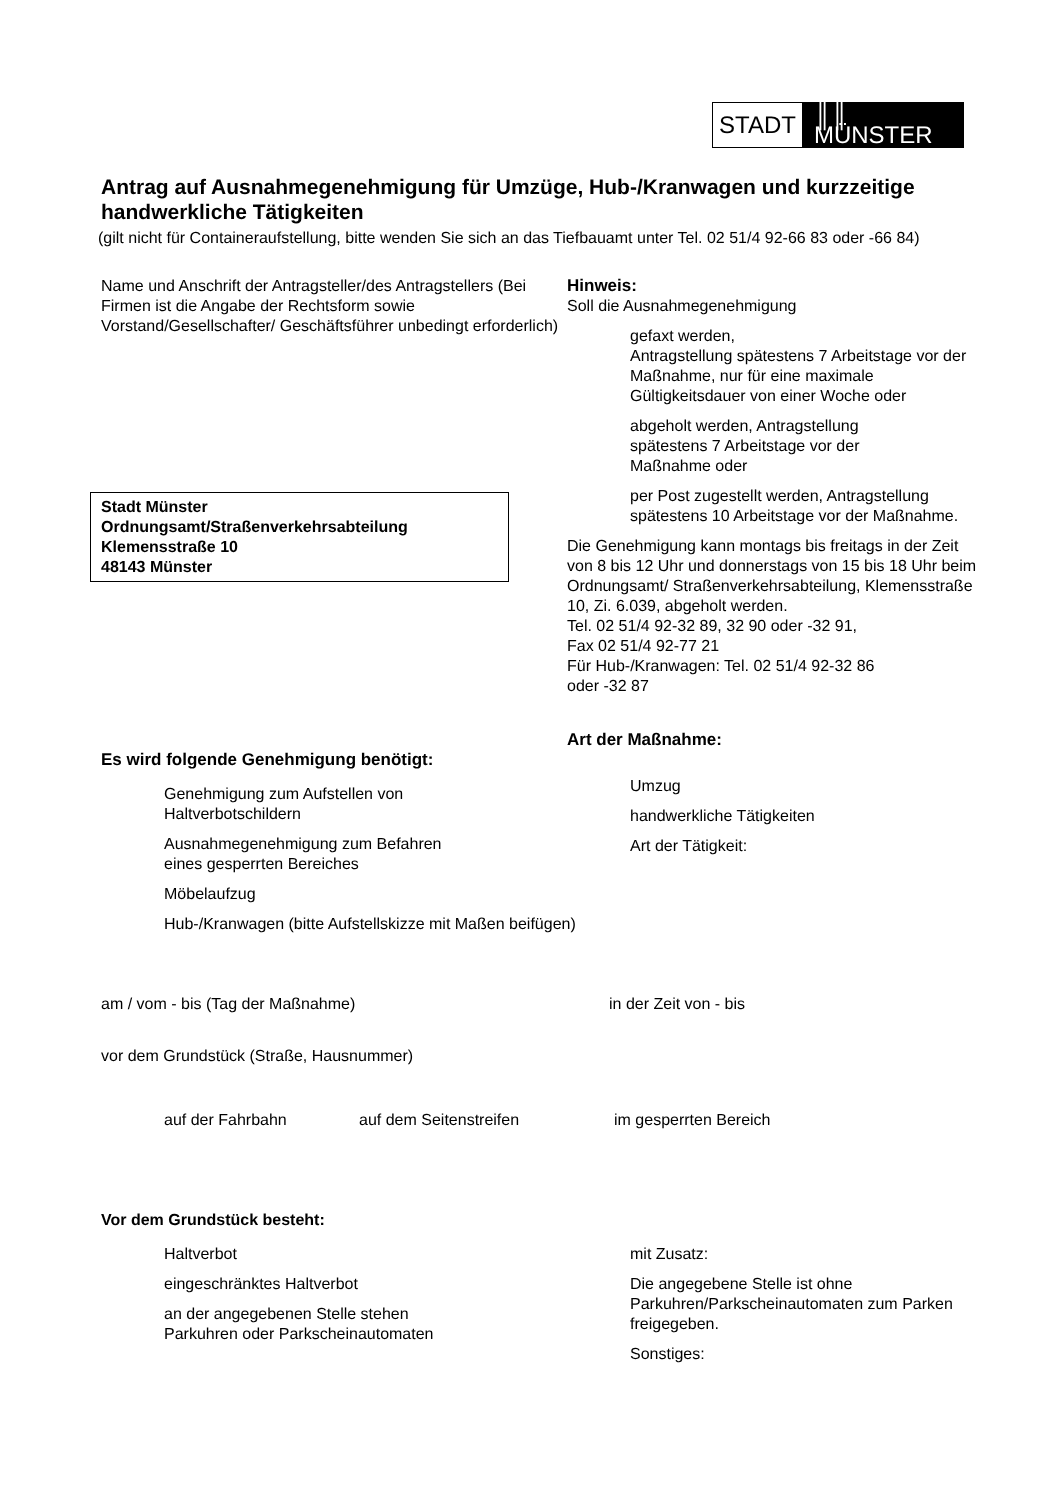STADT ║║ MÜNSTER
Antrag auf Ausnahmegenehmigung für Umzüge, Hub-/Kranwagen und kurzzeitige handwerkliche Tätigkeiten
(gilt nicht für Containeraufstellung, bitte wenden Sie sich an das Tiefbauamt unter Tel. 02 51/4 92-66 83 oder -66 84)
Name und Anschrift der Antragsteller/des Antragstellers (Bei Firmen ist die Angabe der Rechtsform sowie Vorstand/Gesellschafter/ Geschäftsführer unbedingt erforderlich)
Stadt Münster
Ordnungsamt/Straßenverkehrsabteilung
Klemensstraße 10
48143 Münster
Es wird folgende Genehmigung benötigt:
Genehmigung zum Aufstellen von
Haltverbotschildern
Ausnahmegenehmigung zum Befahren
eines gesperrten Bereiches
Möbelaufzug
Hub-/Kranwagen (bitte Aufstellskizze mit Maßen beifügen)
Hinweis:
Soll die Ausnahmegenehmigung
gefaxt werden,
Antragstellung spätestens 7 Arbeitstage vor der Maßnahme, nur für eine maximale Gültigkeitsdauer von einer Woche oder
abgeholt werden, Antragstellung
spätestens 7 Arbeitstage vor der
Maßnahme oder
per Post zugestellt werden, Antragstellung spätestens 10 Arbeitstage vor der Maßnahme.
Die Genehmigung kann montags bis freitags in der Zeit von 8 bis 12 Uhr und donnerstags von 15 bis 18 Uhr beim Ordnungsamt/ Straßenverkehrsabteilung, Klemensstraße 10, Zi. 6.039, abgeholt werden.
Tel. 02 51/4 92-32 89, 32 90 oder -32 91,
Fax 02 51/4 92-77 21
Für Hub-/Kranwagen: Tel. 02 51/4 92-32 86
oder -32 87
Art der Maßnahme:
Umzug
handwerkliche Tätigkeiten
Art der Tätigkeit:
am / vom - bis (Tag der Maßnahme) in der Zeit von - bis
vor dem Grundstück (Straße, Hausnummer)
auf der Fahrbahn auf dem Seitenstreifen im gesperrten Bereich
Vor dem Grundstück besteht:
Haltverbot
eingeschränktes Haltverbot
an der angegebenen Stelle stehen
Parkuhren oder Parkscheinautomaten
mit Zusatz:
Die angegebene Stelle ist ohne Parkuhren/Parkscheinautomaten zum Parken freigegeben.
Sonstiges: